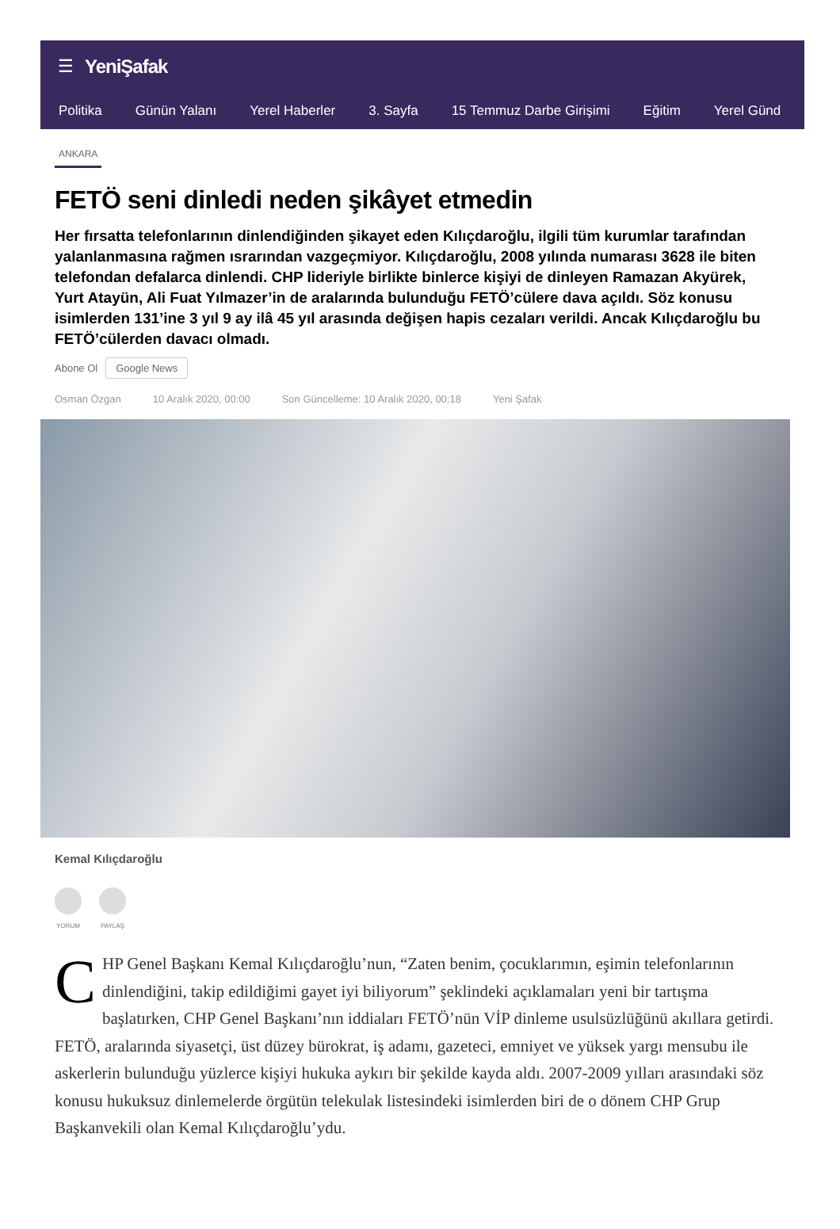☰ YeniŞafak
Politika Günün Yalanı Yerel Haberler 3. Sayfa 15 Temmuz Darbe Girişimi Eğitim Yerel Günd
ANKARA
FETÖ seni dinledi neden şikâyet etmedin
Her fırsatta telefonlarının dinlendiğinden şikayet eden Kılıçdaroğlu, ilgili tüm kurumlar tarafından yalanlanmasına rağmen ısrarından vazgeçmiyor. Kılıçdaroğlu, 2008 yılında numarası 3628 ile biten telefondan defalarca dinlendi. CHP lideriyle birlikte binlerce kişiyi de dinleyen Ramazan Akyürek, Yurt Atayün, Ali Fuat Yılmazer’in de aralarında bulunduğu FETÖ’cülere dava açıldı. Söz konusu isimlerden 131’ine 3 yıl 9 ay ilâ 45 yıl arasında değişen hapis cezaları verildi. Ancak Kılıçdaroğlu bu FETÖ’cülerden davacı olmadı.
Abone Ol Google News
Osman Özgan 10 Aralık 2020, 00:00 Son Güncelleme: 10 Aralık 2020, 00:18 Yeni Şafak
Kemal Kılıçdaroğlu
YORUM PAYLAŞ
CHP Genel Başkanı Kemal Kılıçdaroğlu’nun, “Zaten benim, çocuklarımın, eşimin telefonlarının dinlendiğini, takip edildiğimi gayet iyi biliyorum” şeklindeki açıklamaları yeni bir tartışma başlatırken, CHP Genel Başkanı’nın iddiaları FETÖ’nün VİP dinleme usulsüzlüğünü akıllara getirdi. FETÖ, aralarında siyasetçi, üst düzey bürokrat, iş adamı, gazeteci, emniyet ve yüksek yargı mensubu ile askerlerin bulunduğu yüzlerce kişiyi hukuka aykırı bir şekilde kayda aldı. 2007-2009 yılları arasındaki söz konusu hukuksuz dinlemelerde örgütün telekulak listesindeki isimlerden biri de o dönem CHP Grup Başkanvekili olan Kemal Kılıçdaroğlu’ydu.